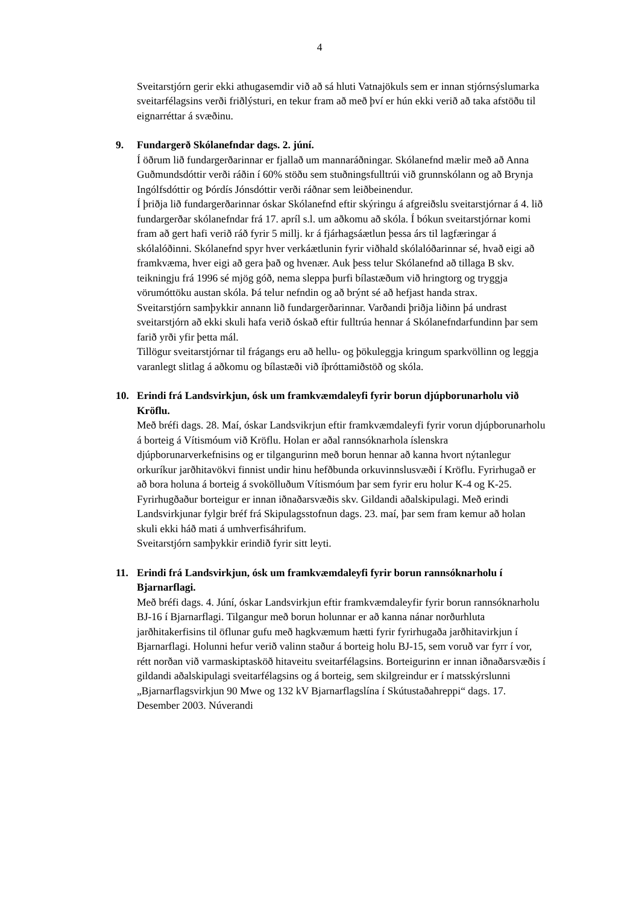4
Sveitarstjórn gerir ekki athugasemdir við að sá hluti Vatnajökuls sem er innan stjórnsýslumarka sveitarfélagsins verði friðlýsturi, en tekur fram að með því er hún ekki verið að taka afstöðu til eignarréttar á svæðinu.
9. Fundargerð Skólanefndar dags. 2. júní.
Í öðrum lið fundargerðarinnar er fjallað um mannaráðningar. Skólanefnd mælir með að Anna Guðmundsdóttir verði ráðin í 60% stöðu sem stuðningsfulltrúi við grunnskólann og að Brynja Ingólfsdóttir og Þórdís Jónsdóttir verði ráðnar sem leiðbeinendur.
Í þriðja lið fundargerðarinnar óskar Skólanefnd eftir skýringu á afgreiðslu sveitarstjórnar á 4. lið fundargerðar skólanefndar frá 17. apríl s.l. um aðkomu að skóla. Í bókun sveitarstjórnar komi fram að gert hafi verið ráð fyrir 5 millj. kr á fjárhagsáætlun þessa árs til lagfæringar á skólalóðinni. Skólanefnd spyr hver verkáætlunin fyrir viðhald skólalóðarinnar sé, hvað eigi að framkvæma, hver eigi að gera það og hvenær. Auk þess telur Skólanefnd að tillaga B skv. teikningju frá 1996 sé mjög góð, nema sleppa þurfi bílastæðum við hringtorg og tryggja vörumóttöku austan skóla. Þá telur nefndin og að brýnt sé að hefjast handa strax.
Sveitarstjórn samþykkir annann lið fundargerðarinnar. Varðandi þriðja liðinn þá undrast sveitarstjórn að ekki skuli hafa verið óskað eftir fulltrúa hennar á Skólanefndarfundinn þar sem farið yrði yfir þetta mál.
Tillögur sveitarstjórnar til frágangs eru að hellu- og þökuleggja kringum sparkvöllinn og leggja varanlegt slitlag á aðkomu og bílastæði við íþróttamiðstöð og skóla.
10. Erindi frá Landsvirkjun, ósk um framkvæmdaleyfi fyrir borun djúpborunarholu við Kröflu.
Með bréfi dags. 28. Maí, óskar Landsvikrjun eftir framkvæmdaleyfi fyrir vorun djúpborunarholu á borteig á Vítismóum við Kröflu. Holan er aðal rannsóknarhola íslenskra djúpborunarverkefnisins og er tilgangurinn með borun hennar að kanna hvort nýtanlegur orkuríkur jarðhitavökvi finnist undir hinu hefðbunda orkuvinnslusvæði í Kröflu. Fyrirhugað er að bora holuna á borteig á svokölluðum Vítismóum þar sem fyrir eru holur K-4 og K-25. Fyrirhugðaður borteigur er innan iðnaðarsvæðis skv. Gildandi aðalskipulagi. Með erindi Landsvirkjunar fylgir bréf frá Skipulagsstofnun dags. 23. maí, þar sem fram kemur að holan skuli ekki háð mati á umhverfisáhrifum.
Sveitarstjórn samþykkir erindið fyrir sitt leyti.
11. Erindi frá Landsvirkjun, ósk um framkvæmdaleyfi fyrir borun rannsóknarholu í Bjarnarflagi.
Með bréfi dags. 4. Júní, óskar Landsvirkjun eftir framkvæmdaleyfir fyrir borun rannsóknarholu BJ-16 í Bjarnarflagi. Tilgangur með borun holunnar er að kanna nánar norðurhluta jarðhitakerfisins til öflunar gufu með hagkvæmum hætti fyrir fyrirhugaða jarðhitavirkjun í Bjarnarflagi. Holunni hefur verið valinn staður á borteig holu BJ-15, sem voruð var fyrr í vor, rétt norðan við varmaskiptasköð hitaveitu sveitarfélagsins. Borteigurinn er innan iðnaðarsvæðis í gildandi aðalskipulagi sveitarfélagsins og á borteig, sem skilgreindur er í matsskýrslunni „Bjarnarflagsvirkjun 90 Mwe og 132 kV Bjarnarflagslína í Skútustaðahreppi“ dags. 17. Desember 2003. Núverandi